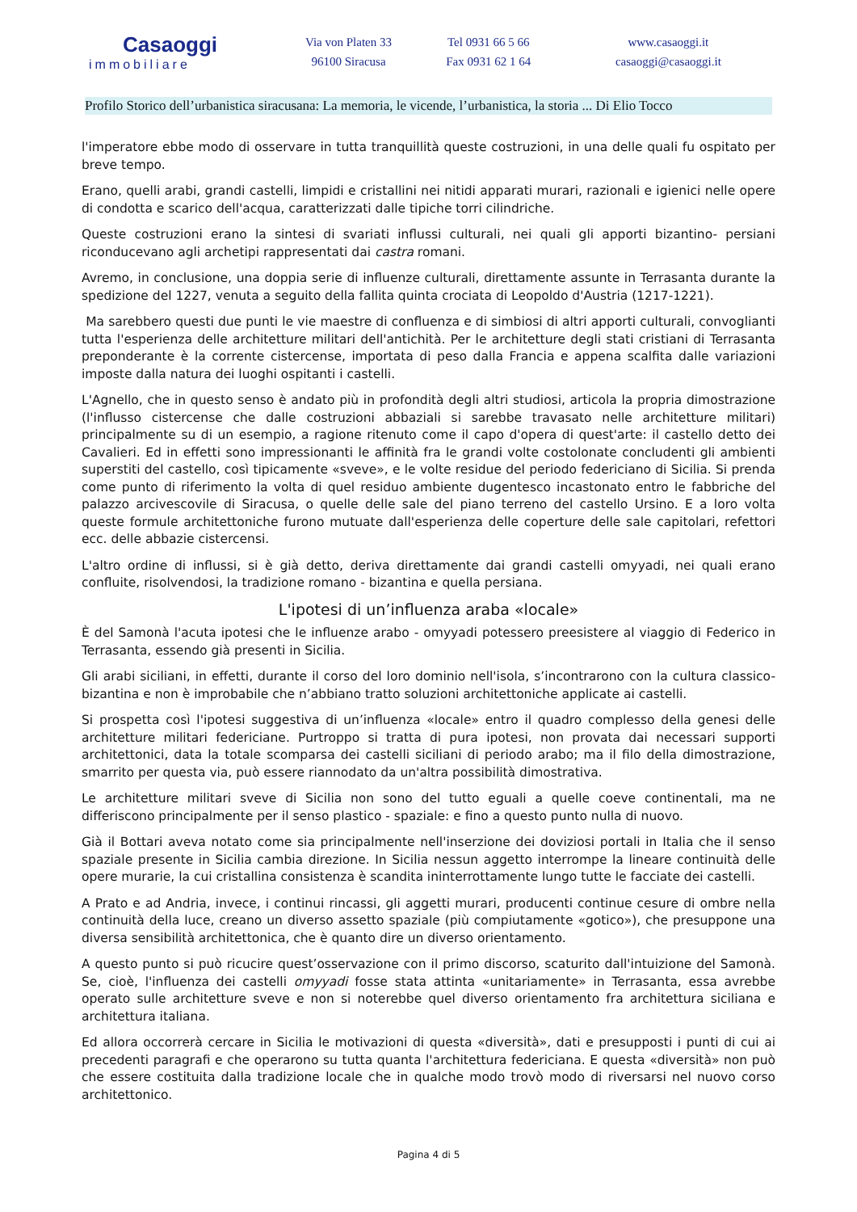Casaoggi
immobiliare
Via von Platen 33
96100 Siracusa
Tel 0931 66 5 66
Fax 0931 62 1 64
www.casaoggi.it
casaoggi@casaoggi.it
Profilo Storico dell’urbanistica siracusana: La memoria, le vicende, l’urbanistica, la storia ... Di Elio Tocco
l'imperatore ebbe modo di osservare in tutta tranquillità queste costruzioni, in una delle quali fu ospitato per breve tempo.
Erano, quelli arabi, grandi castelli, limpidi e cristallini nei nitidi apparati murari, razionali e igienici nelle opere di condotta e scarico dell'acqua, caratterizzati dalle tipiche torri cilindriche.
Queste costruzioni erano la sintesi di svariati influssi culturali, nei quali gli apporti bizantino- persiani riconducevano agli archetipi rappresentati dai castra romani.
Avremo, in conclusione, una doppia serie di influenze culturali, direttamente assunte in Terrasanta durante la spedizione del 1227, venuta a seguito della fallita quinta crociata di Leopoldo d'Austria (1217-1221).
Ma sarebbero questi due punti le vie maestre di confluenza e di simbiosi di altri apporti culturali, convoglianti tutta l'esperienza delle architetture militari dell'antichità. Per le architetture degli stati cristiani di Terrasanta preponderante è la corrente cistercense, importata di peso dalla Francia e appena scalfita dalle variazioni imposte dalla natura dei luoghi ospitanti i castelli.
L'Agnello, che in questo senso è andato più in profondità degli altri studiosi, articola la propria dimostrazione (l'influsso cistercense che dalle costruzioni abbaziali si sarebbe travasato nelle architetture militari) principalmente su di un esempio, a ragione ritenuto come il capo d'opera di quest'arte: il castello detto dei Cavalieri. Ed in effetti sono impressionanti le affinità fra le grandi volte costolonate concludenti gli ambienti superstiti del castello, così tipicamente «sveve», e le volte residue del periodo federiciano di Sicilia. Si prenda come punto di riferimento la volta di quel residuo ambiente dugentesco incastonato entro le fabbriche del palazzo arcivescovile di Siracusa, o quelle delle sale del piano terreno del castello Ursino. E a loro volta queste formule architettoniche furono mutuate dall'esperienza delle coperture delle sale capitolari, refettori ecc. delle abbazie cistercensi.
L'altro ordine di influssi, si è già detto, deriva direttamente dai grandi castelli omyyadi, nei quali erano confluite, risolvendosi, la tradizione romano - bizantina e quella persiana.
L'ipotesi di un’influenza araba «locale»
È del Samonà l'acuta ipotesi che le influenze arabo - omyyadi potessero preesistere al viaggio di Federico in Terrasanta, essendo già presenti in Sicilia.
Gli arabi siciliani, in effetti, durante il corso del loro dominio nell'isola, s’incontrarono con la cultura classico-bizantina e non è improbabile che n’abbiano tratto soluzioni architettoniche applicate ai castelli.
Si prospetta così l'ipotesi suggestiva di un’influenza «locale» entro il quadro complesso della genesi delle architetture militari federiciane. Purtroppo si tratta di pura ipotesi, non provata dai necessari supporti architettonici, data la totale scomparsa dei castelli siciliani di periodo arabo; ma il filo della dimostrazione, smarrito per questa via, può essere riannodato da un'altra possibilità dimostrativa.
Le architetture militari sveve di Sicilia non sono del tutto eguali a quelle coeve continentali, ma ne differiscono principalmente per il senso plastico - spaziale: e fino a questo punto nulla di nuovo.
Già il Bottari aveva notato come sia principalmente nell'inserzione dei doviziosi portali in Italia che il senso spaziale presente in Sicilia cambia direzione. In Sicilia nessun aggetto interrompe la lineare continuità delle opere murarie, la cui cristallina consistenza è scandita ininterrottamente lungo tutte le facciate dei castelli.
A Prato e ad Andria, invece, i continui rincassi, gli aggetti murari, producenti continue cesure di ombre nella continuità della luce, creano un diverso assetto spaziale (più compiutamente «gotico»), che presuppone una diversa sensibilità architettonica, che è quanto dire un diverso orientamento.
A questo punto si può ricucire quest’osservazione con il primo discorso, scaturito dall'intuizione del Samonà. Se, cioè, l'influenza dei castelli omyyadi fosse stata attinta «unitariamente» in Terrasanta, essa avrebbe operato sulle architetture sveve e non si noterebbe quel diverso orientamento fra architettura siciliana e architettura italiana.
Ed allora occorrerà cercare in Sicilia le motivazioni di questa «diversità», dati e presupposti i punti di cui ai precedenti paragrafi e che operarono su tutta quanta l'architettura federiciana. E questa «diversità» non può che essere costituita dalla tradizione locale che in qualche modo trovò modo di riversarsi nel nuovo corso architettonico.
Pagina 4 di 5